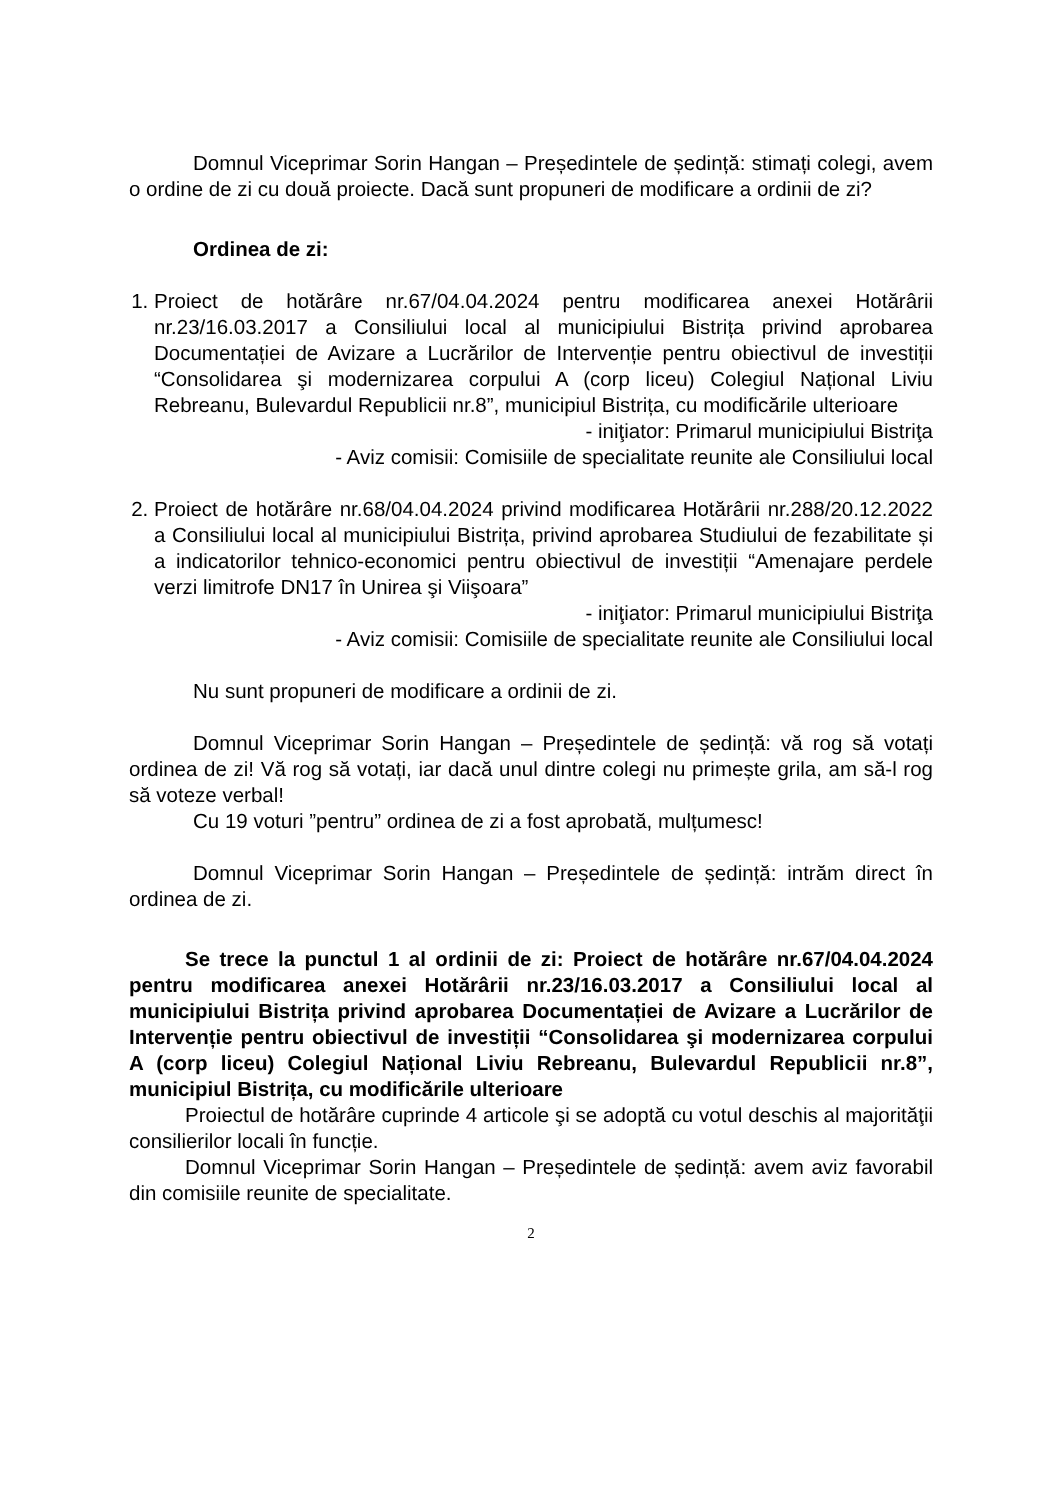Domnul Viceprimar Sorin Hangan – Președintele de ședință: stimați colegi, avem o ordine de zi cu două proiecte. Dacă sunt propuneri de modificare a ordinii de zi?
Ordinea de zi:
1. Proiect de hotărâre nr.67/04.04.2024 pentru modificarea anexei Hotărârii nr.23/16.03.2017 a Consiliului local al municipiului Bistrița privind aprobarea Documentației de Avizare a Lucrărilor de Intervenție pentru obiectivul de investiții “Consolidarea şi modernizarea corpului A (corp liceu) Colegiul Național Liviu Rebreanu, Bulevardul Republicii nr.8”, municipiul Bistrița, cu modificările ulterioare
- iniţiator: Primarul municipiului Bistriţa
- Aviz comisii: Comisiile de specialitate reunite ale Consiliului local
2. Proiect de hotărâre nr.68/04.04.2024 privind modificarea Hotărârii nr.288/20.12.2022 a Consiliului local al municipiului Bistrița, privind aprobarea Studiului de fezabilitate și a indicatorilor tehnico-economici pentru obiectivul de investiții “Amenajare perdele verzi limitrofe DN17 în Unirea şi Viişoara”
- iniţiator: Primarul municipiului Bistriţa
- Aviz comisii: Comisiile de specialitate reunite ale Consiliului local
Nu sunt propuneri de modificare a ordinii de zi.
Domnul Viceprimar Sorin Hangan – Președintele de ședință: vă rog să votați ordinea de zi! Vă rog să votați, iar dacă unul dintre colegi nu primește grila, am să-l rog să voteze verbal!
Cu 19 voturi ”pentru” ordinea de zi a fost aprobată, mulțumesc!
Domnul Viceprimar Sorin Hangan – Președintele de ședință: intrăm direct în ordinea de zi.
Se trece la punctul 1 al ordinii de zi: Proiect de hotărâre nr.67/04.04.2024 pentru modificarea anexei Hotărârii nr.23/16.03.2017 a Consiliului local al municipiului Bistrița privind aprobarea Documentației de Avizare a Lucrărilor de Intervenție pentru obiectivul de investiții “Consolidarea şi modernizarea corpului A (corp liceu) Colegiul Național Liviu Rebreanu, Bulevardul Republicii nr.8”, municipiul Bistrița, cu modificările ulterioare
Proiectul de hotărâre cuprinde 4 articole şi se adoptă cu votul deschis al majorităţii consilierilor locali în funcție.
Domnul Viceprimar Sorin Hangan – Președintele de ședință: avem aviz favorabil din comisiile reunite de specialitate.
2